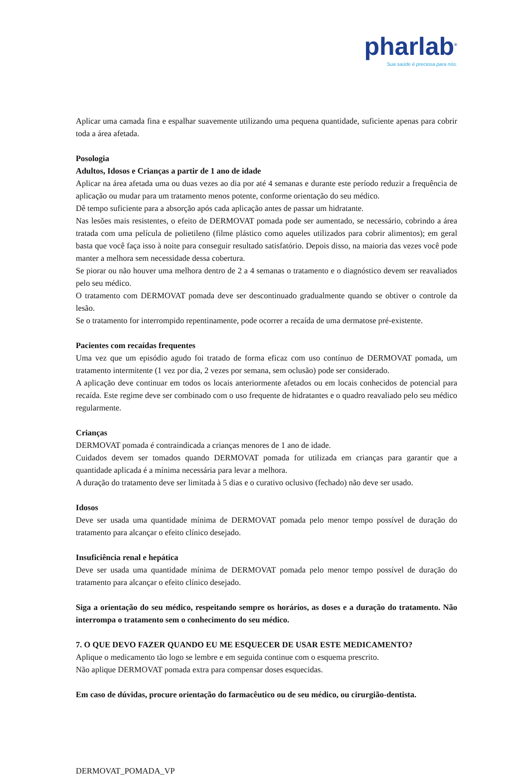pharlab<sup>®</sup>
Sua saúde é preciosa para nós.
Aplicar uma camada fina e espalhar suavemente utilizando uma pequena quantidade, suficiente apenas para cobrir toda a área afetada.
Posologia
Adultos, Idosos e Crianças a partir de 1 ano de idade
Aplicar na área afetada uma ou duas vezes ao dia por até 4 semanas e durante este período reduzir a frequência de aplicação ou mudar para um tratamento menos potente, conforme orientação do seu médico.
Dê tempo suficiente para a absorção após cada aplicação antes de passar um hidratante.
Nas lesões mais resistentes, o efeito de DERMOVAT pomada pode ser aumentado, se necessário, cobrindo a área tratada com uma película de polietileno (filme plástico como aqueles utilizados para cobrir alimentos); em geral basta que você faça isso à noite para conseguir resultado satisfatório. Depois disso, na maioria das vezes você pode manter a melhora sem necessidade dessa cobertura.
Se piorar ou não houver uma melhora dentro de 2 a 4 semanas o tratamento e o diagnóstico devem ser reavaliados pelo seu médico.
O tratamento com DERMOVAT pomada deve ser descontinuado gradualmente quando se obtiver o controle da lesão.
Se o tratamento for interrompido repentinamente, pode ocorrer a recaída de uma dermatose pré-existente.
Pacientes com recaídas frequentes
Uma vez que um episódio agudo foi tratado de forma eficaz com uso contínuo de DERMOVAT pomada, um tratamento intermitente (1 vez por dia, 2 vezes por semana, sem oclusão) pode ser considerado.
A aplicação deve continuar em todos os locais anteriormente afetados ou em locais conhecidos de potencial para recaída. Este regime deve ser combinado com o uso frequente de hidratantes e o quadro reavaliado pelo seu médico regularmente.
Crianças
DERMOVAT pomada é contraindicada a crianças menores de 1 ano de idade.
Cuidados devem ser tomados quando DERMOVAT pomada for utilizada em crianças para garantir que a quantidade aplicada é a mínima necessária para levar a melhora.
A duração do tratamento deve ser limitada à 5 dias e o curativo oclusivo (fechado) não deve ser usado.
Idosos
Deve ser usada uma quantidade mínima de DERMOVAT pomada pelo menor tempo possível de duração do tratamento para alcançar o efeito clínico desejado.
Insuficiência renal e hepática
Deve ser usada uma quantidade mínima de DERMOVAT pomada pelo menor tempo possível de duração do tratamento para alcançar o efeito clínico desejado.
Siga a orientação do seu médico, respeitando sempre os horários, as doses e a duração do tratamento. Não interrompa o tratamento sem o conhecimento do seu médico.
7. O QUE DEVO FAZER QUANDO EU ME ESQUECER DE USAR ESTE MEDICAMENTO?
Aplique o medicamento tão logo se lembre e em seguida continue com o esquema prescrito.
Não aplique DERMOVAT pomada extra para compensar doses esquecidas.
Em caso de dúvidas, procure orientação do farmacêutico ou de seu médico, ou cirurgião-dentista.
DERMOVAT_POMADA_VP